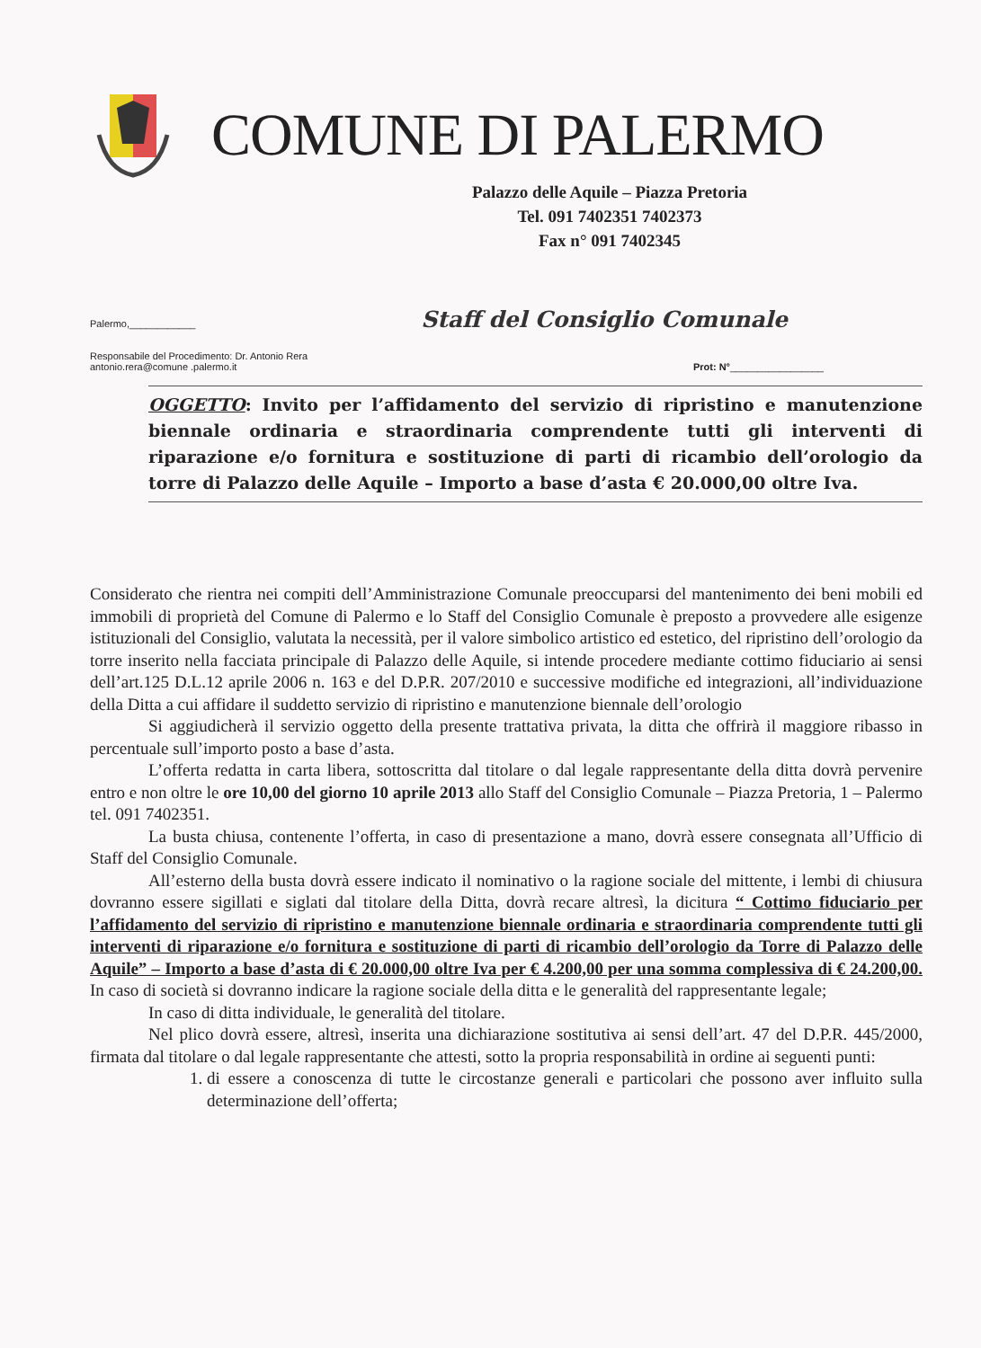COMUNE DI PALERMO
Palazzo delle Aquile – Piazza Pretoria
Tel. 091 7402351 7402373
Fax n° 091 7402345
Palermo,____________ Staff del Consiglio Comunale
Responsabile del Procedimento: Dr. Antonio Rera
antonio.rera@comune .palermo.it Prot: N°_________________
OGGETTO: Invito per l’affidamento del servizio di ripristino e manutenzione biennale ordinaria e straordinaria comprendente tutti gli interventi di riparazione e/o fornitura e sostituzione di parti di ricambio dell’orologio da torre di Palazzo delle Aquile – Importo a base d’asta € 20.000,00 oltre Iva.
Considerato che rientra nei compiti dell’Amministrazione Comunale preoccuparsi del mantenimento dei beni mobili ed immobili di proprietà del Comune di Palermo e lo Staff del Consiglio Comunale è preposto a provvedere alle esigenze istituzionali del Consiglio, valutata la necessità, per il valore simbolico artistico ed estetico, del ripristino dell’orologio da torre inserito nella facciata principale di Palazzo delle Aquile, si intende procedere mediante cottimo fiduciario ai sensi dell’art.125 D.L.12 aprile 2006 n. 163 e del D.P.R. 207/2010 e successive modifiche ed integrazioni, all’individuazione della Ditta a cui affidare il suddetto servizio di ripristino e manutenzione biennale dell’orologio
Si aggiudicherà il servizio oggetto della presente trattativa privata, la ditta che offrirà il maggiore ribasso in percentuale sull’importo posto a base d’asta.
L’offerta redatta in carta libera, sottoscritta dal titolare o dal legale rappresentante della ditta dovrà pervenire entro e non oltre le ore 10,00 del giorno 10 aprile 2013 allo Staff del Consiglio Comunale – Piazza Pretoria, 1 – Palermo tel. 091 7402351.
La busta chiusa, contenente l’offerta, in caso di presentazione a mano, dovrà essere consegnata all’Ufficio di Staff del Consiglio Comunale.
All’esterno della busta dovrà essere indicato il nominativo o la ragione sociale del mittente, i lembi di chiusura dovranno essere sigillati e siglati dal titolare della Ditta, dovrà recare altresì, la dicitura “ Cottimo fiduciario per l’affidamento del servizio di ripristino e manutenzione biennale ordinaria e straordinaria comprendente tutti gli interventi di riparazione e/o fornitura e sostituzione di parti di ricambio dell’orologio da Torre di Palazzo delle Aquile” – Importo a base d’asta di € 20.000,00 oltre Iva per € 4.200,00 per una somma complessiva di € 24.200,00. In caso di società si dovranno indicare la ragione sociale della ditta e le generalità del rappresentante legale;
In caso di ditta individuale, le generalità del titolare.
Nel plico dovrà essere, altresì, inserita una dichiarazione sostitutiva ai sensi dell’art. 47 del D.P.R. 445/2000, firmata dal titolare o dal legale rappresentante che attesti, sotto la propria responsabilità in ordine ai seguenti punti:
1. di essere a conoscenza di tutte le circostanze generali e particolari che possono aver influito sulla determinazione dell’offerta;